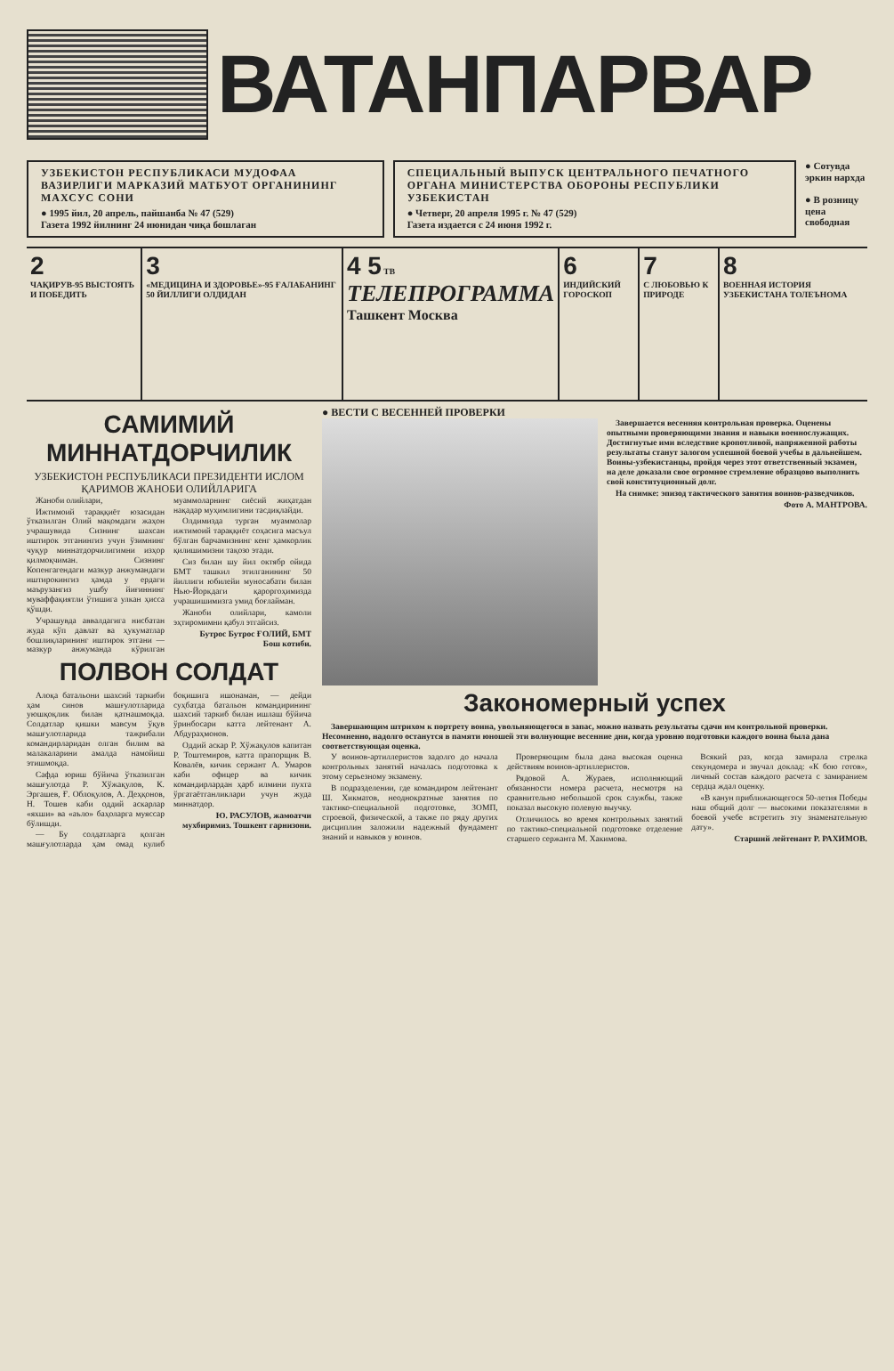ВАТАНПАРВАР
УЗБЕКИСТОН РЕСПУБЛИКАСИ МУДОФАА ВАЗИРЛИГИ МАРКАЗИЙ МАТБУОТ ОРГАНИНИНГ МАХСУС СОНИ
● 1995 йил, 20 апрель, пайшанба № 47 (529)
Газета 1992 йилнинг 24 июнидан чиқа бошлаган
СПЕЦИАЛЬНЫЙ ВЫПУСК ЦЕНТРАЛЬНОГО ПЕЧАТНОГО ОРГАНА МИНИСТЕРСТВА ОБОРОНЫ РЕСПУБЛИКИ УЗБЕКИСТАН
● Четверг, 20 апреля 1995 г. № 47 (529)
Газета издается с 24 июня 1992 г.
● Сотувда эркин нархда
● В розницу цена свободная
2
ЧАҚИРУВ-95 ВЫСТОЯТЬ И ПОБЕДИТЬ
3
«МЕДИЦИНА И ЗДОРОВЬЕ»-95 ҒАЛАБАНИНГ 50 ЙИЛЛИГИ ОЛДИДАН
4 5 ТВ ТЕЛЕПРОГРАММА
Ташкент Москва
6
ИНДИЙСКИЙ ГОРОСКОП
7
С ЛЮБОВЬЮ К ПРИРОДЕ
8
ВОЕННАЯ ИСТОРИЯ УЗБЕКИСТАНА ТОЛЕЪНОМА
САМИМИЙ МИННАТДОРЧИЛИК
УЗБЕКИСТОН РЕСПУБЛИКАСИ ПРЕЗИДЕНТИ ИСЛОМ ҚАРИМОВ ЖАНОБИ ОЛИЙЛАРИГА
Жаноби олийлари,
Ижтимоий тараққиёт юзасидан ўтказилган Олий мақомдаги жаҳон учрашувида Сизнинг шахсан иштирок этганингиз учун ўзимнинг чуқур миннатдорчилигимни изҳор қилмоқчиман. Сизнинг Копенгагендаги мазкур анжумандаги иштирокингиз ҳамда у ердаги маърузангиз ушбу йиғиннинг муваффақиятли ўтишига улкан ҳисса қўшди.
Учрашувда аввалдагига нисбатан жуда кўп давлат ва ҳукуматлар бошлиқларининг иштирок этгани — мазкур анжуманда кўрилган муаммоларнинг сиёсий жиҳатдан нақадар муҳимлигини тасдиқлайди.
Олдимизда турган муаммолар ижтимоий тараққиёт соҳасига масъул бўлган барчамизнинг кенг ҳамкорлик қилишимизни тақозо этади.
Сиз билан шу йил октябр ойида БМТ ташкил этилганининг 50 йиллиги юбилейи муносабати билан Нью-Йоркдаги қароргоҳимизда учрашишимизга умид боғлайман.
Жаноби олийлари, камоли эҳтиромимни қабул этгайсиз.
Бутрос Бутрос ҒОЛИЙ, БМТ Бош котиби.
ПОЛВОН СОЛДАТ
Алоқа батальони шахсий таркиби ҳам синов машғулотларида уюшқоқлик билан қатнашмоқда. Солдатлар қишки мавсум ўқув машғулотларида тажрибали командирларидан олган билим ва малакаларини амалда намойиш этишмоқда.
Сафда юриш бўйича ўтказилган машғулотда Р. Хўжақулов, К. Эргашев, Ғ. Облоқулов, А. Деҳқонов, Н. Тошев каби оддий аскарлар «яхши» ва «аъло» баҳоларга муяссар бўлишди.
— Бу солдатларга қолган машғулотларда ҳам омад кулиб боқишига ишонаман, — дейди суҳбатда батальон командирининг шахсий таркиб билан ишлаш бўйича ўринбосари катта лейтенант А. Абдураҳмонов.
Оддий аскар Р. Хўжақулов капитан Р. Тоштемиров, катта прапорщик В. Ковалёв, кичик сержант А. Умаров каби офицер ва кичик командирлардан ҳарб илмини пухта ўргатаётганликлари учун жуда миннатдор.
Ю. РАСУЛОВ, жамоатчи мухбиримиз. Тошкент гарнизони.
● ВЕСТИ С ВЕСЕННЕЙ ПРОВЕРКИ
Завершается весенняя контрольная проверка. Оценены опытными проверяющими знания и навыки военнослужащих. Достигнутые ими вследствие кропотливой, напряженной работы результаты станут залогом успешной боевой учебы в дальнейшем. Воины-узбекистанцы, пройдя через этот ответственный экзамен, на деле доказали свое огромное стремление образцово выполнить свой конституционный долг.
На снимке: эпизод тактического занятия воинов-разведчиков.
Фото А. МАНТРОВА.
Закономерный успех
Завершающим штрихом к портрету воина, увольняющегося в запас, можно назвать результаты сдачи им контрольной проверки. Несомненно, надолго останутся в памяти юношей эти волнующие весенние дни, когда уровню подготовки каждого воина была дана соответствующая оценка.
У воинов-артиллеристов задолго до начала контрольных занятий началась подготовка к этому серьезному экзамену.
В подразделении, где командиром лейтенант Ш. Хикматов, неоднократные занятия по тактико-специальной подготовке, ЗОМП, строевой, физической, а также по ряду других дисциплин заложили надежный фундамент знаний и навыков у воинов.
Проверяющим была дана высокая оценка действиям воинов-артиллеристов.
Рядовой А. Жураев, исполняющий обязанности номера расчета, несмотря на сравнительно небольшой срок службы, также показал высокую полевую выучку.
Отличилось во время контрольных занятий по тактико-специальной подготовке отделение старшего сержанта М. Хакимова.
Всякий раз, когда замирала стрелка секундомера и звучал доклад: «К бою готов», личный состав каждого расчета с замиранием сердца ждал оценку.
«В канун приближающегося 50-летия Победы наш общий долг — высокими показателями в боевой учебе встретить эту знаменательную дату».
Старший лейтенант Р. РАХИМОВ.